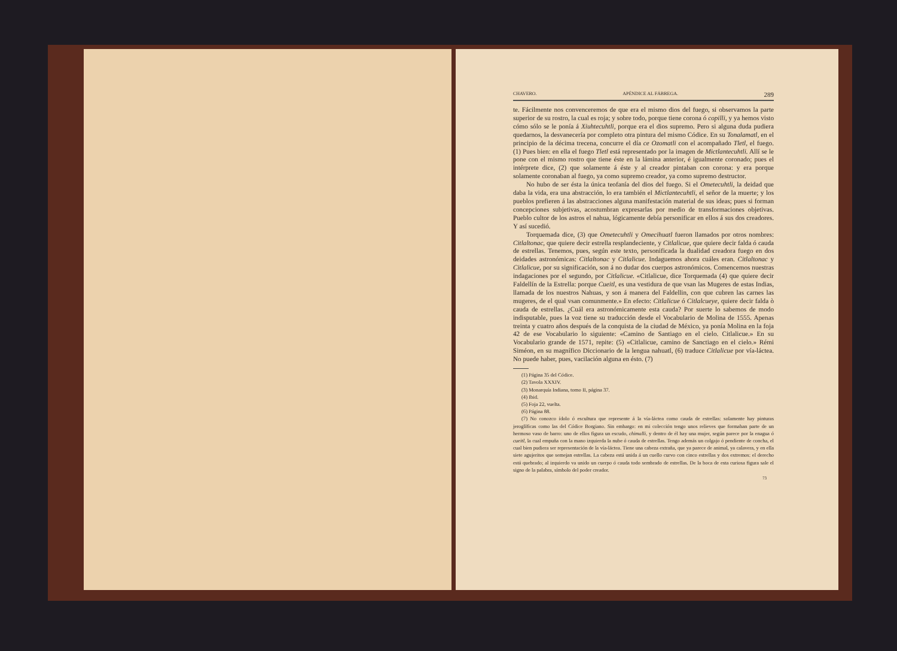CHAVERO. APÉNDICE AL FÁBREGA. 289
te. Fácilmente nos convenceremos de que era el mismo dios del fuego, si observamos la parte superior de su rostro, la cual es roja; y sobre todo, porque tiene corona ó copilli, y ya hemos visto cómo sólo se le ponía á Xiuhtecuhtli, porque era el dios supremo. Pero si alguna duda pudiera quedarnos, la desvanecería por completo otra pintura del mismo Códice. En su Tonalamatl, en el principio de la décima trecena, concurre el día ce Ozomatli con el acompañado Tletl, el fuego. (1) Pues bien: en ella el fuego Tletl está representado por la imagen de Mictlantecuhtli. Allí se le pone con el mismo rostro que tiene éste en la lámina anterior, é igualmente coronado; pues el intérprete dice, (2) que solamente á éste y al creador pintaban con corona: y era porque solamente coronaban al fuego, ya como supremo creador, ya como supremo destructor.
No hubo de ser ésta la única teofanía del dios del fuego. Si el Ometecuhtli, la deidad que daba la vida, era una abstracción, lo era también el Mictlantecuhtli, el señor de la muerte; y los pueblos prefieren á las abstracciones alguna manifestación material de sus ideas; pues si forman concepciones subjetivas, acostumbran expresarlas por medio de transformaciones objetivas. Pueblo cultor de los astros el nahua, lógicamente debía personificar en ellos á sus dos creadores. Y así sucedió.
Torquemada dice, (3) que Ometecuhtli y Omecihuatl fueron llamados por otros nombres: Citlaltonac, que quiere decir estrella resplandeciente, y Citlalicue, que quiere decir falda ó cauda de estrellas. Tenemos, pues, según este texto, personificada la dualidad creadora fuego en dos deidades astronómicas: Citlaltonac y Citlalicue. Indaguemos ahora cuáles eran. Citlaltonac y Citlalicue, por su significación, son á no dudar dos cuerpos astronómicos. Comencemos nuestras indagaciones por el segundo, por Citlalicue. «Citlalicue, dice Torquemada (4) que quiere decir Faldellín de la Estrella: porque Cueitl, es una vestidura de que vsan las Mugeres de estas Indias, llamada de los nuestros Nahuas, y son á manera del Faldellin, con que cubren las carnes las mugeres, de el qual vsan comunmente.» En efecto: Citlalicue ó Citlalcueye, quiere decir falda ò cauda de estrellas. ¿Cuál era astronómicamente esta cauda? Por suerte lo sabemos de modo indisputable, pues la voz tiene su traducción desde el Vocabulario de Molina de 1555. Apenas treinta y cuatro años después de la conquista de la ciudad de México, ya ponía Molina en la foja 42 de ese Vocabulario lo siguiente: «Camino de Santiago en el cielo. Citlalicue.» En su Vocabulario grande de 1571, repite: (5) «Citlalicue, camino de Sanctiago en el cielo.» Rémi Siméon, en su magnífico Diccionario de la lengua nahuatl, (6) traduce Citlalicue por vía-láctea. No puede haber, pues, vacilación alguna en ésto. (7)
(1) Página 35 del Códice.
(2) Tavola XXXIV.
(3) Monarquía Indiana, tomo II, página 37.
(4) Ibid.
(5) Foja 22, vuelta.
(6) Página 88.
(7) No conozco ídolo ó escultura que represente á la vía-láctea como cauda de estrellas: solamente hay pinturas jeroglíficas como las del Códice Borgiano. Sin embargo: en mi colección tengo unos relieves que formaban parte de un hermoso vaso de barro: uno de ellos figura un escudo, chimalli, y dentro de él hay una mujer, según parece por la enagua ó cueitl, la cual empuña con la mano izquierda la nube ó cauda de estrellas. Tengo además un colgajo ó pendiente de concha, el cual bien pudiera ser representación de la vía-láctea. Tiene una cabeza extraña, que ya parece de animal, ya calavera, y en ella siete agujeritos que semejan estrellas. La cabeza está unida á un cuello curvo con cinco estrellas y dos extremos: el derecho está quebrado; al izquierdo va unido un cuerpo ó cauda todo sembrado de estrellas. De la boca de esta curiosa figura sale el signo de la palabra, símbolo del poder creador.
73